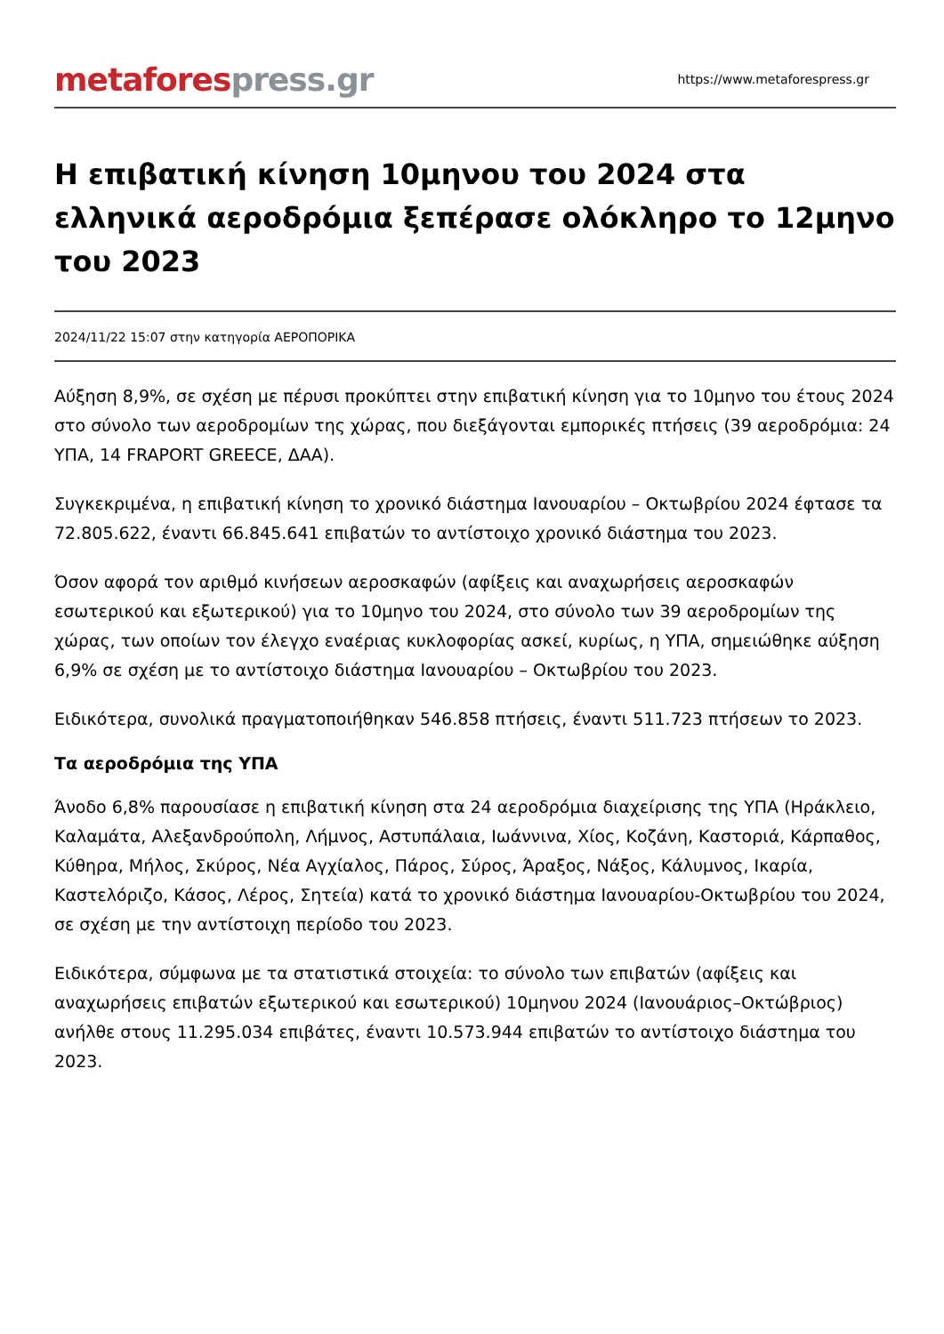metafores press.gr
https://www.metaforespress.gr
Η επιβατική κίνηση 10μηνου του 2024 στα ελληνικά αεροδρόμια ξεπέρασε ολόκληρο το 12μηνο του 2023
2024/11/22 15:07 στην κατηγορία ΑΕΡΟΠΟΡΙΚΑ
Αύξηση 8,9%, σε σχέση με πέρυσι προκύπτει στην επιβατική κίνηση για το 10μηνο του έτους 2024 στο σύνολο των αεροδρομίων της χώρας, που διεξάγονται εμπορικές πτήσεις (39 αεροδρόμια: 24 ΥΠΑ, 14 FRAPORT GREECE, ΔΑΑ).
Συγκεκριμένα, η επιβατική κίνηση το χρονικό διάστημα Ιανουαρίου – Οκτωβρίου 2024 έφτασε τα 72.805.622, έναντι 66.845.641 επιβατών το αντίστοιχο χρονικό διάστημα του 2023.
Όσον αφορά τον αριθμό κινήσεων αεροσκαφών (αφίξεις και αναχωρήσεις αεροσκαφών εσωτερικού και εξωτερικού) για το 10μηνο του 2024, στο σύνολο των 39 αεροδρομίων της χώρας, των οποίων τον έλεγχο εναέριας κυκλοφορίας ασκεί, κυρίως, η ΥΠΑ, σημειώθηκε αύξηση 6,9% σε σχέση με το αντίστοιχο διάστημα Ιανουαρίου – Οκτωβρίου του 2023.
Ειδικότερα, συνολικά πραγματοποιήθηκαν 546.858 πτήσεις, έναντι 511.723 πτήσεων το 2023.
Τα αεροδρόμια της ΥΠΑ
Άνοδο 6,8% παρουσίασε η επιβατική κίνηση στα 24 αεροδρόμια διαχείρισης της ΥΠΑ (Ηράκλειο, Καλαμάτα, Αλεξανδρούπολη, Λήμνος, Αστυπάλαια, Ιωάννινα, Χίος, Κοζάνη, Καστοριά, Κάρπαθος, Κύθηρα, Μήλος, Σκύρος, Νέα Αγχίαλος, Πάρος, Σύρος, Άραξος, Νάξος, Κάλυμνος, Ικαρία, Καστελόριζο, Κάσος, Λέρος, Σητεία) κατά το χρονικό διάστημα Ιανουαρίου-Οκτωβρίου του 2024, σε σχέση με την αντίστοιχη περίοδο του 2023.
Ειδικότερα, σύμφωνα με τα στατιστικά στοιχεία: το σύνολο των επιβατών (αφίξεις και αναχωρήσεις επιβατών εξωτερικού και εσωτερικού) 10μηνου 2024 (Ιανουάριος–Οκτώβριος) ανήλθε στους 11.295.034 επιβάτες, έναντι 10.573.944 επιβατών το αντίστοιχο διάστημα του 2023.